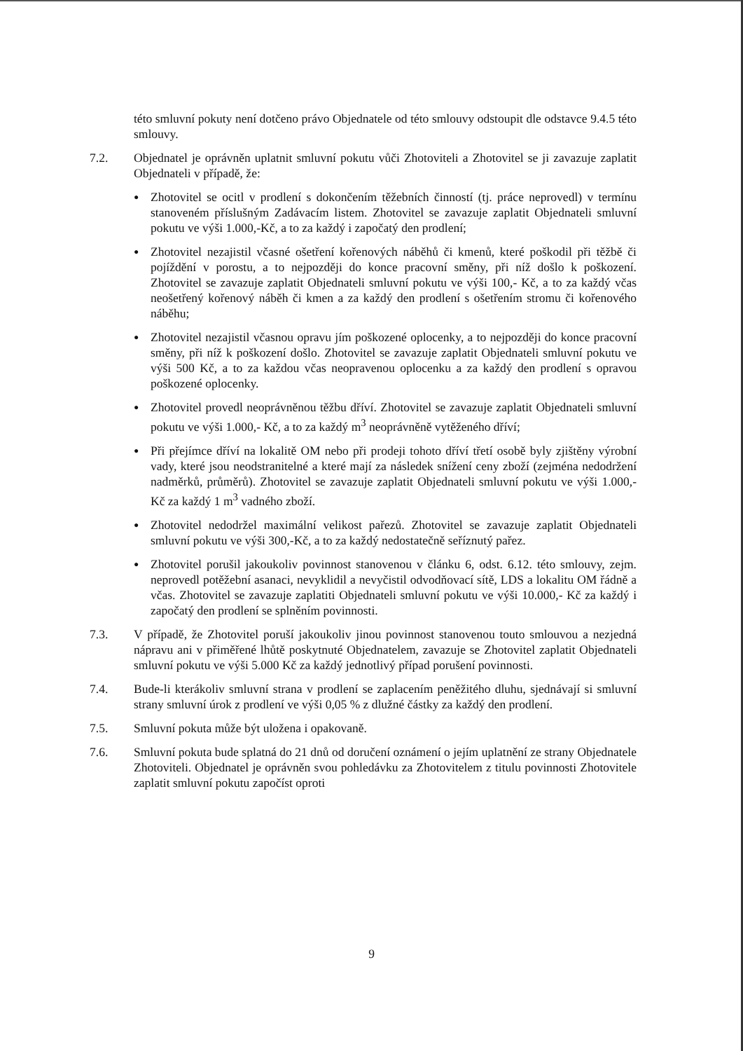této smluvní pokuty není dotčeno právo Objednatele od této smlouvy odstoupit dle odstavce 9.4.5 této smlouvy.
7.2. Objednatel je oprávněn uplatnit smluvní pokutu vůči Zhotoviteli a Zhotovitel se ji zavazuje zaplatit Objednateli v případě, že:
● Zhotovitel se ocitl v prodlení s dokončením těžebních činností (tj. práce neprovedl) v termínu stanoveném příslušným Zadávacím listem. Zhotovitel se zavazuje zaplatit Objednateli smluvní pokutu ve výši 1.000,-Kč, a to za každý i započatý den prodlení;
● Zhotovitel nezajistil včasné ošetření kořenových náběhů či kmenů, které poškodil při těžbě či pojíždění v porostu, a to nejpozději do konce pracovní směny, při níž došlo k poškození. Zhotovitel se zavazuje zaplatit Objednateli smluvní pokutu ve výši 100,- Kč, a to za každý včas neošetřený kořenový náběh či kmen a za každý den prodlení s ošetřením stromu či kořenového náběhu;
● Zhotovitel nezajistil včasnou opravu jím poškozené oplocenky, a to nejpozději do konce pracovní směny, při níž k poškození došlo. Zhotovitel se zavazuje zaplatit Objednateli smluvní pokutu ve výši 500 Kč, a to za každou včas neopravenou oplocenku a za každý den prodlení s opravou poškozené oplocenky.
● Zhotovitel provedl neoprávněnou těžbu dříví. Zhotovitel se zavazuje zaplatit Objednateli smluvní pokutu ve výši 1.000,- Kč, a to za každý m<sup>3</sup> neoprávněně vytěženého dříví;
● Při přejímce dříví na lokalitě OM nebo při prodeji tohoto dříví třetí osobě byly zjištěny výrobní vady, které jsou neodstranitelné a které mají za následek snížení ceny zboží (zejména nedodržení nadměrků, průměrů). Zhotovitel se zavazuje zaplatit Objednateli smluvní pokutu ve výši 1.000,- Kč za každý 1 m<sup>3</sup> vadného zboží.
● Zhotovitel nedodržel maximální velikost pařezů. Zhotovitel se zavazuje zaplatit Objednateli smluvní pokutu ve výši 300,-Kč, a to za každý nedostatečně seříznutý pařez.
● Zhotovitel porušil jakoukoliv povinnost stanovenou v článku 6, odst. 6.12. této smlouvy, zejm. neprovedl potěžební asanaci, nevyklidil a nevyčistil odvodňovací sítě, LDS a lokalitu OM řádně a včas. Zhotovitel se zavazuje zaplatiti Objednateli smluvní pokutu ve výši 10.000,- Kč za každý i započatý den prodlení se splněním povinnosti.
7.3. V případě, že Zhotovitel poruší jakoukoliv jinou povinnost stanovenou touto smlouvou a nezjedná nápravu ani v přiměřené lhůtě poskytnuté Objednatelem, zavazuje se Zhotovitel zaplatit Objednateli smluvní pokutu ve výši 5.000 Kč za každý jednotlivý případ porušení povinnosti.
7.4. Bude-li kterákoliv smluvní strana v prodlení se zaplacením peněžitého dluhu, sjednávají si smluvní strany smluvní úrok z prodlení ve výši 0,05 % z dlužné částky za každý den prodlení.
7.5. Smluvní pokuta může být uložena i opakovaně.
7.6. Smluvní pokuta bude splatná do 21 dnů od doručení oznámení o jejím uplatnění ze strany Objednatele Zhotoviteli. Objednatel je oprávněn svou pohledávku za Zhotovitelem z titulu povinnosti Zhotovitele zaplatit smluvní pokutu započíst oproti
9